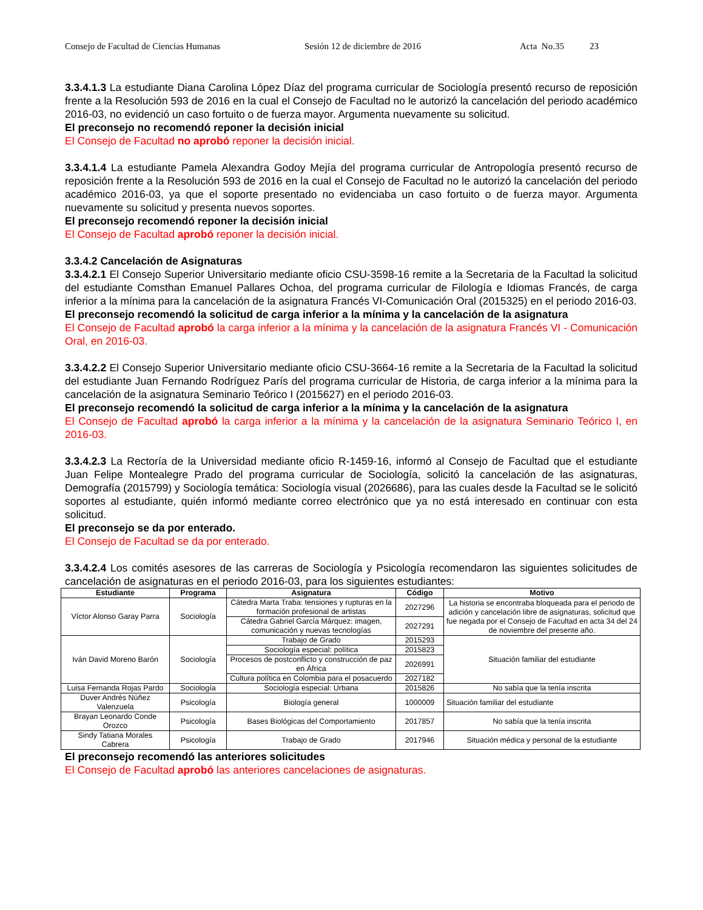Consejo de Facultad de Ciencias Humanas Sesión 12 de diciembre de 2016 Acta No.35 23
3.3.4.1.3 La estudiante Diana Carolina López Díaz del programa curricular de Sociología presentó recurso de reposición frente a la Resolución 593 de 2016 en la cual el Consejo de Facultad no le autorizó la cancelación del periodo académico 2016-03, no evidenció un caso fortuito o de fuerza mayor. Argumenta nuevamente su solicitud.
El preconsejo no recomendó reponer la decisión inicial
El Consejo de Facultad no aprobó reponer la decisión inicial.
3.3.4.1.4 La estudiante Pamela Alexandra Godoy Mejía del programa curricular de Antropología presentó recurso de reposición frente a la Resolución 593 de 2016 en la cual el Consejo de Facultad no le autorizó la cancelación del periodo académico 2016-03, ya que el soporte presentado no evidenciaba un caso fortuito o de fuerza mayor. Argumenta nuevamente su solicitud y presenta nuevos soportes.
El preconsejo recomendó reponer la decisión inicial
El Consejo de Facultad aprobó reponer la decisión inicial.
3.3.4.2 Cancelación de Asignaturas
3.3.4.2.1 El Consejo Superior Universitario mediante oficio CSU-3598-16 remite a la Secretaria de la Facultad la solicitud del estudiante Comsthan Emanuel Pallares Ochoa, del programa curricular de Filología e Idiomas Francés, de carga inferior a la mínima para la cancelación de la asignatura Francés VI-Comunicación Oral (2015325) en el periodo 2016-03.
El preconsejo recomendó la solicitud de carga inferior a la mínima y la cancelación de la asignatura
El Consejo de Facultad aprobó la carga inferior a la mínima y la cancelación de la asignatura Francés VI - Comunicación Oral, en 2016-03.
3.3.4.2.2 El Consejo Superior Universitario mediante oficio CSU-3664-16 remite a la Secretaria de la Facultad la solicitud del estudiante Juan Fernando Rodríguez París del programa curricular de Historia, de carga inferior a la mínima para la cancelación de la asignatura Seminario Teórico I (2015627) en el periodo 2016-03.
El preconsejo recomendó la solicitud de carga inferior a la mínima y la cancelación de la asignatura
El Consejo de Facultad aprobó la carga inferior a la mínima y la cancelación de la asignatura Seminario Teórico I, en 2016-03.
3.3.4.2.3 La Rectoría de la Universidad mediante oficio R-1459-16, informó al Consejo de Facultad que el estudiante Juan Felipe Montealegre Prado del programa curricular de Sociología, solicitó la cancelación de las asignaturas, Demografía (2015799) y Sociología temática: Sociología visual (2026686), para las cuales desde la Facultad se le solicitó soportes al estudiante, quién informó mediante correo electrónico que ya no está interesado en continuar con esta solicitud.
El preconsejo se da por enterado.
El Consejo de Facultad se da por enterado.
3.3.4.2.4 Los comités asesores de las carreras de Sociología y Psicología recomendaron las siguientes solicitudes de cancelación de asignaturas en el periodo 2016-03, para los siguientes estudiantes:
| Estudiante | Programa | Asignatura | Código | Motivo |
| --- | --- | --- | --- | --- |
| Víctor Alonso Garay Parra | Sociología | Cátedra Marta Traba: tensiones y rupturas en la formación profesional de artistas | 2027296 | La historia se encontraba bloqueada para el periodo de adición y cancelación libre de asignaturas, solicitud que fue negada por el Consejo de Facultad en acta 34 del 24 de noviembre del presente año. |
| | | Cátedra Gabriel García Márquez: imagen, comunicación y nuevas tecnologías | 2027291 | |
| Iván David Moreno Barón | Sociología | Trabajo de Grado | 2015293 | Situación familiar del estudiante |
| | | Sociología especial: política | 2015823 | |
| | | Procesos de postconflicto y construcción de paz en África | 2026991 | |
| | | Cultura política en Colombia para el posacuerdo | 2027182 | |
| Luisa Fernanda Rojas Pardo | Sociología | Sociología especial: Urbana | 2015826 | No sabía que la tenía inscrita |
| Duver Andrés Núñez Valenzuela | Psicología | Biología general | 1000009 | Situación familiar del estudiante |
| Brayan Leonardo Conde Orozco | Psicología | Bases Biológicas del Comportamiento | 2017857 | No sabía que la tenía inscrita |
| Sindy Tatiana Morales Cabrera | Psicología | Trabajo de Grado | 2017946 | Situación médica y personal de la estudiante |
El preconsejo recomendó las anteriores solicitudes
El Consejo de Facultad aprobó las anteriores cancelaciones de asignaturas.